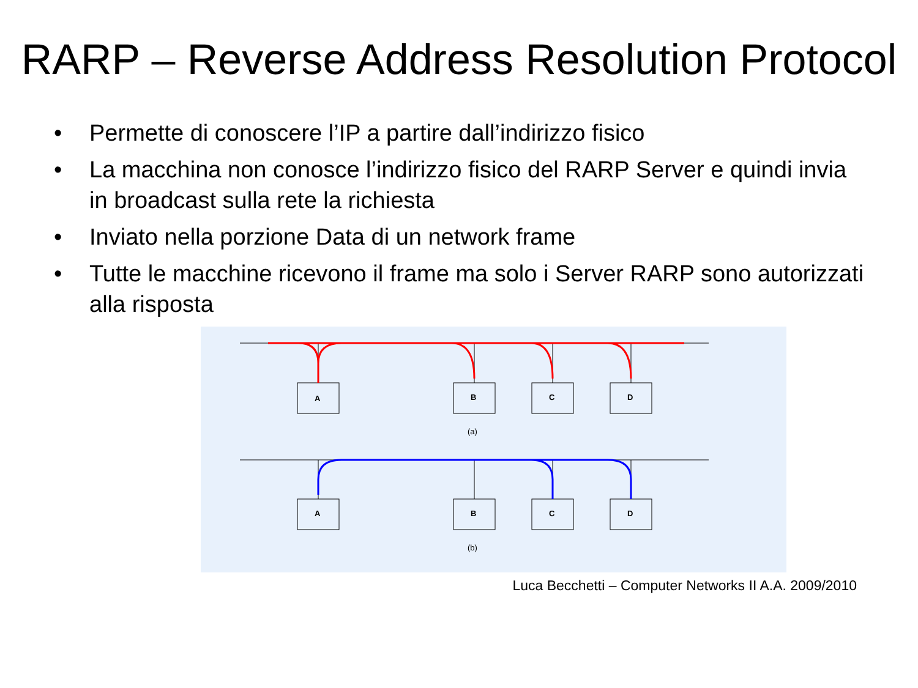RARP – Reverse Address Resolution Protocol
• Permette di conoscere l’IP a partire dall’indirizzo fisico
• La macchina non conosce l’indirizzo fisico del RARP Server e quindi invia in broadcast sulla rete la richiesta
• Inviato nella porzione Data di un network frame
• Tutte le macchine ricevono il frame ma solo i Server RARP sono autorizzati alla risposta
A
B
C
D
(a)
A
B
C
D
(b)
Luca Becchetti – Computer Networks II A.A. 2009/2010